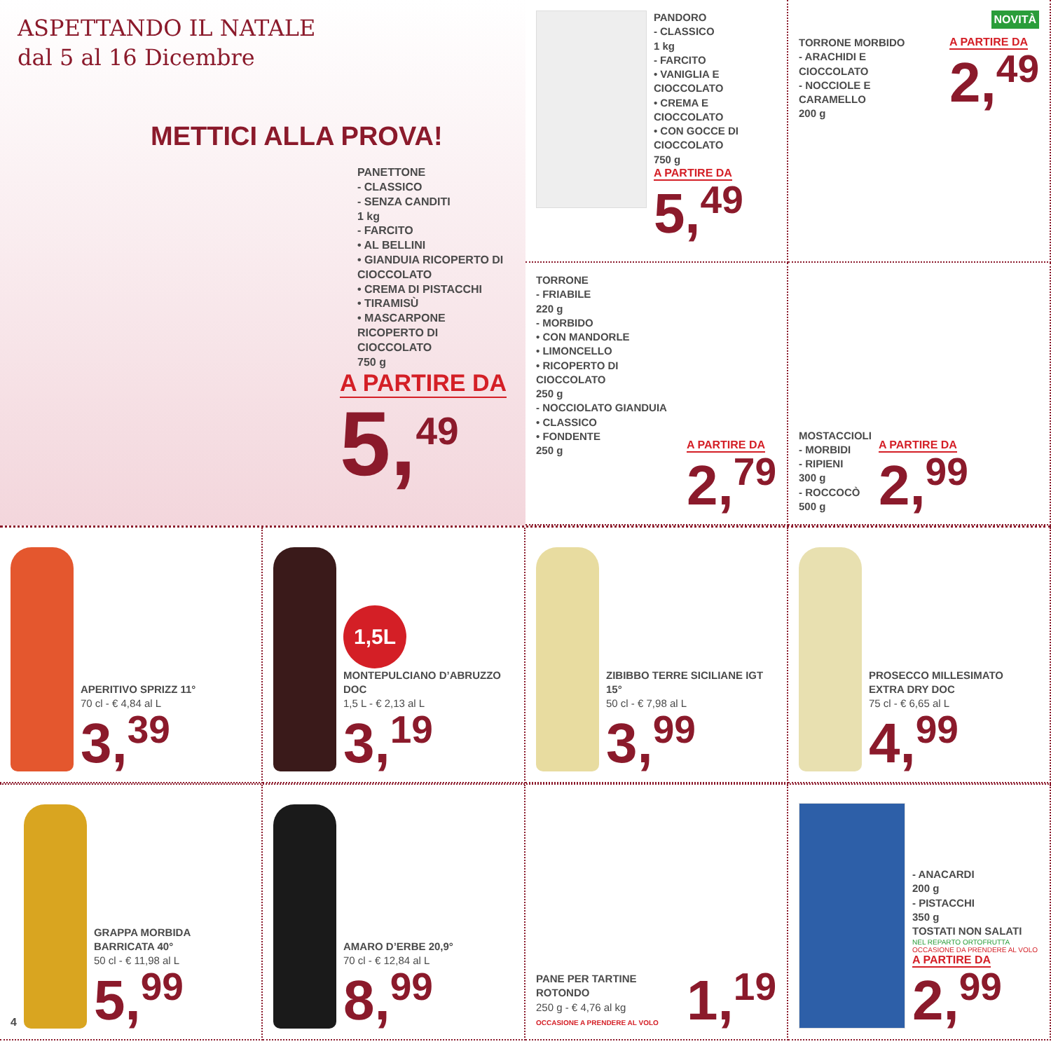ASPETTANDO IL NATALE
dal 5 al 16 Dicembre
METTICI ALLA PROVA!
PANETTONE
- CLASSICO
- SENZA CANDITI
1 kg
- FARCITO
• AL BELLINI
• GIANDUIA RICOPERTO DI CIOCCOLATO
• CREMA DI PISTACCHI
• TIRAMISÙ
• MASCARPONE RICOPERTO DI CIOCCOLATO
750 g
A PARTIRE DA
5,<sup>49</sup>
PANDORO
- CLASSICO
1 kg
- FARCITO
• VANIGLIA E CIOCCOLATO
• CREMA E CIOCCOLATO
• CON GOCCE DI CIOCCOLATO
750 g
A PARTIRE DA
5,<sup>49</sup>
NOVITÀ
TORRONE MORBIDO
- ARACHIDI E CIOCCOLATO
- NOCCIOLE E CARAMELLO
200 g
A PARTIRE DA
2,<sup>49</sup>
TORRONE
- FRIABILE
220 g
- MORBIDO
• CON MANDORLE
• LIMONCELLO
• RICOPERTO DI CIOCCOLATO
250 g
- NOCCIOLATO GIANDUIA
• CLASSICO
• FONDENTE
250 g
A PARTIRE DA
2,<sup>79</sup>
MOSTACCIOLI
- MORBIDI
- RIPIENI
300 g
- ROCCOCÒ
500 g
A PARTIRE DA
2,<sup>99</sup>
APERITIVO SPRIZZ 11°
70 cl - € 4,84 al L
3,<sup>39</sup>
1,5L
MONTEPULCIANO D’ABRUZZO DOC
1,5 L - € 2,13 al L
3,<sup>19</sup>
ZIBIBBO TERRE SICILIANE IGT 15°
50 cl - € 7,98 al L
3,<sup>99</sup>
PROSECCO MILLESIMATO EXTRA DRY DOC
75 cl - € 6,65 al L
4,<sup>99</sup>
4
GRAPPA MORBIDA BARRICATA 40°
50 cl - € 11,98 al L
5,<sup>99</sup>
AMARO D’ERBE 20,9°
70 cl - € 12,84 al L
8,<sup>99</sup>
PANE PER TARTINE ROTONDO
250 g - € 4,76 al kg
OCCASIONE A PRENDERE AL VOLO
1,<sup>19</sup>
- ANACARDI
200 g
- PISTACCHI
350 g
TOSTATI NON SALATI
NEL REPARTO ORTOFRUTTA
OCCASIONE DA PRENDERE AL VOLO
A PARTIRE DA
2,<sup>99</sup>